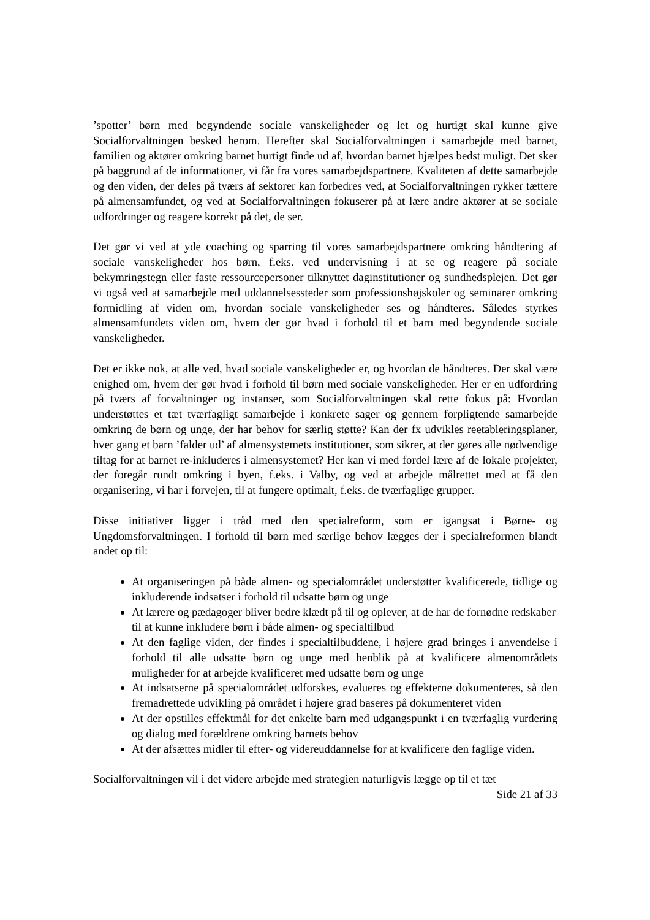’spotter’ børn med begyndende sociale vanskeligheder og let og hurtigt skal kunne give Socialforvaltningen besked herom. Herefter skal Socialforvaltningen i samarbejde med barnet, familien og aktører omkring barnet hurtigt finde ud af, hvordan barnet hjælpes bedst muligt. Det sker på baggrund af de informationer, vi får fra vores samarbejdspartnere. Kvaliteten af dette samarbejde og den viden, der deles på tværs af sektorer kan forbedres ved, at Socialforvaltningen rykker tættere på almensamfundet, og ved at Socialforvaltningen fokuserer på at lære andre aktører at se sociale udfordringer og reagere korrekt på det, de ser.
Det gør vi ved at yde coaching og sparring til vores samarbejdspartnere omkring håndtering af sociale vanskeligheder hos børn, f.eks. ved undervisning i at se og reagere på sociale bekymringstegn eller faste ressourcepersoner tilknyttet daginstitutioner og sundhedsplejen. Det gør vi også ved at samarbejde med uddannelsessteder som professionshøjskoler og seminarer omkring formidling af viden om, hvordan sociale vanskeligheder ses og håndteres. Således styrkes almensamfundets viden om, hvem der gør hvad i forhold til et barn med begyndende sociale vanskeligheder.
Det er ikke nok, at alle ved, hvad sociale vanskeligheder er, og hvordan de håndteres. Der skal være enighed om, hvem der gør hvad i forhold til børn med sociale vanskeligheder. Her er en udfordring på tværs af forvaltninger og instanser, som Socialforvaltningen skal rette fokus på: Hvordan understøttes et tæt tværfagligt samarbejde i konkrete sager og gennem forpligtende samarbejde omkring de børn og unge, der har behov for særlig støtte? Kan der fx udvikles reetableringsplaner, hver gang et barn ’falder ud’ af almensystemets institutioner, som sikrer, at der gøres alle nødvendige tiltag for at barnet re-inkluderes i almensystemet? Her kan vi med fordel lære af de lokale projekter, der foregår rundt omkring i byen, f.eks. i Valby, og ved at arbejde målrettet med at få den organisering, vi har i forvejen, til at fungere optimalt, f.eks. de tværfaglige grupper.
Disse initiativer ligger i tråd med den specialreform, som er igangsat i Børne- og Ungdomsforvaltningen. I forhold til børn med særlige behov lægges der i specialreformen blandt andet op til:
At organiseringen på både almen- og specialområdet understøtter kvalificerede, tidlige og inkluderende indsatser i forhold til udsatte børn og unge
At lærere og pædagoger bliver bedre klædt på til og oplever, at de har de fornødne redskaber til at kunne inkludere børn i både almen- og specialtilbud
At den faglige viden, der findes i specialtilbuddene, i højere grad bringes i anvendelse i forhold til alle udsatte børn og unge med henblik på at kvalificere almenområdets muligheder for at arbejde kvalificeret med udsatte børn og unge
At indsatserne på specialområdet udforskes, evalueres og effekterne dokumenteres, så den fremadrettede udvikling på området i højere grad baseres på dokumenteret viden
At der opstilles effektmål for det enkelte barn med udgangspunkt i en tværfaglig vurdering og dialog med forældrene omkring barnets behov
At der afsættes midler til efter- og videreuddannelse for at kvalificere den faglige viden.
Socialforvaltningen vil i det videre arbejde med strategien naturligvis lægge op til et tæt
Side 21 af 33